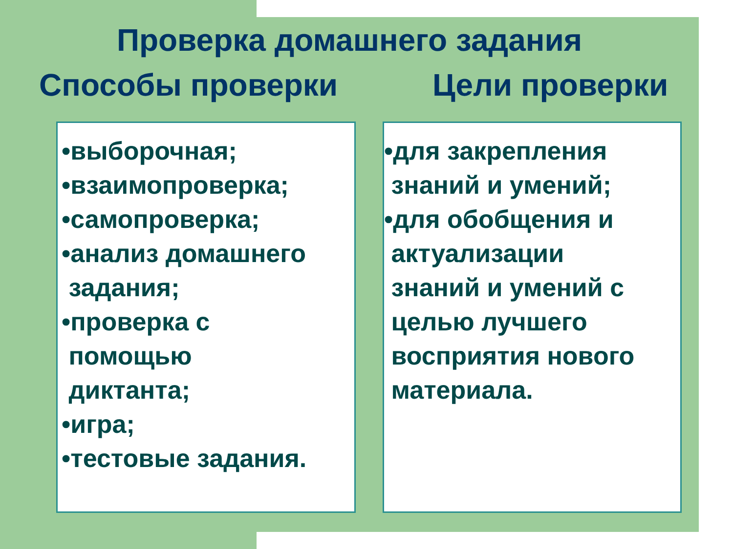Проверка домашнего задания
Способы проверки Цели проверки
•выборочная;
•взаимопроверка;
•самопроверка;
•анализ домашнего
задания;
•проверка с
помощью
диктанта;
•игра;
•тестовые задания.
•для закрепления
знаний и умений;
•для обобщения и
актуализации
знаний и умений с
целью лучшего
восприятия нового
материала.